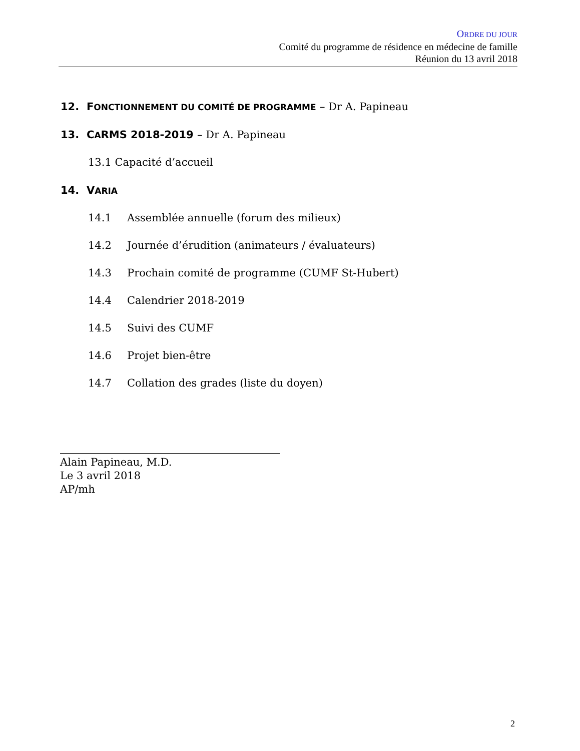ORDRE DU JOUR
Comité du programme de résidence en médecine de famille
Réunion du 13 avril 2018
12. FONCTIONNEMENT DU COMITÉ DE PROGRAMME – Dr A. Papineau
13. CARMS 2018-2019 – Dr A. Papineau
13.1 Capacité d’accueil
14. VARIA
14.1 Assemblée annuelle (forum des milieux)
14.2 Journée d’érudition (animateurs / évaluateurs)
14.3 Prochain comité de programme (CUMF St-Hubert)
14.4 Calendrier 2018-2019
14.5 Suivi des CUMF
14.6 Projet bien-être
14.7 Collation des grades (liste du doyen)
Alain Papineau, M.D.
Le 3 avril 2018
AP/mh
2